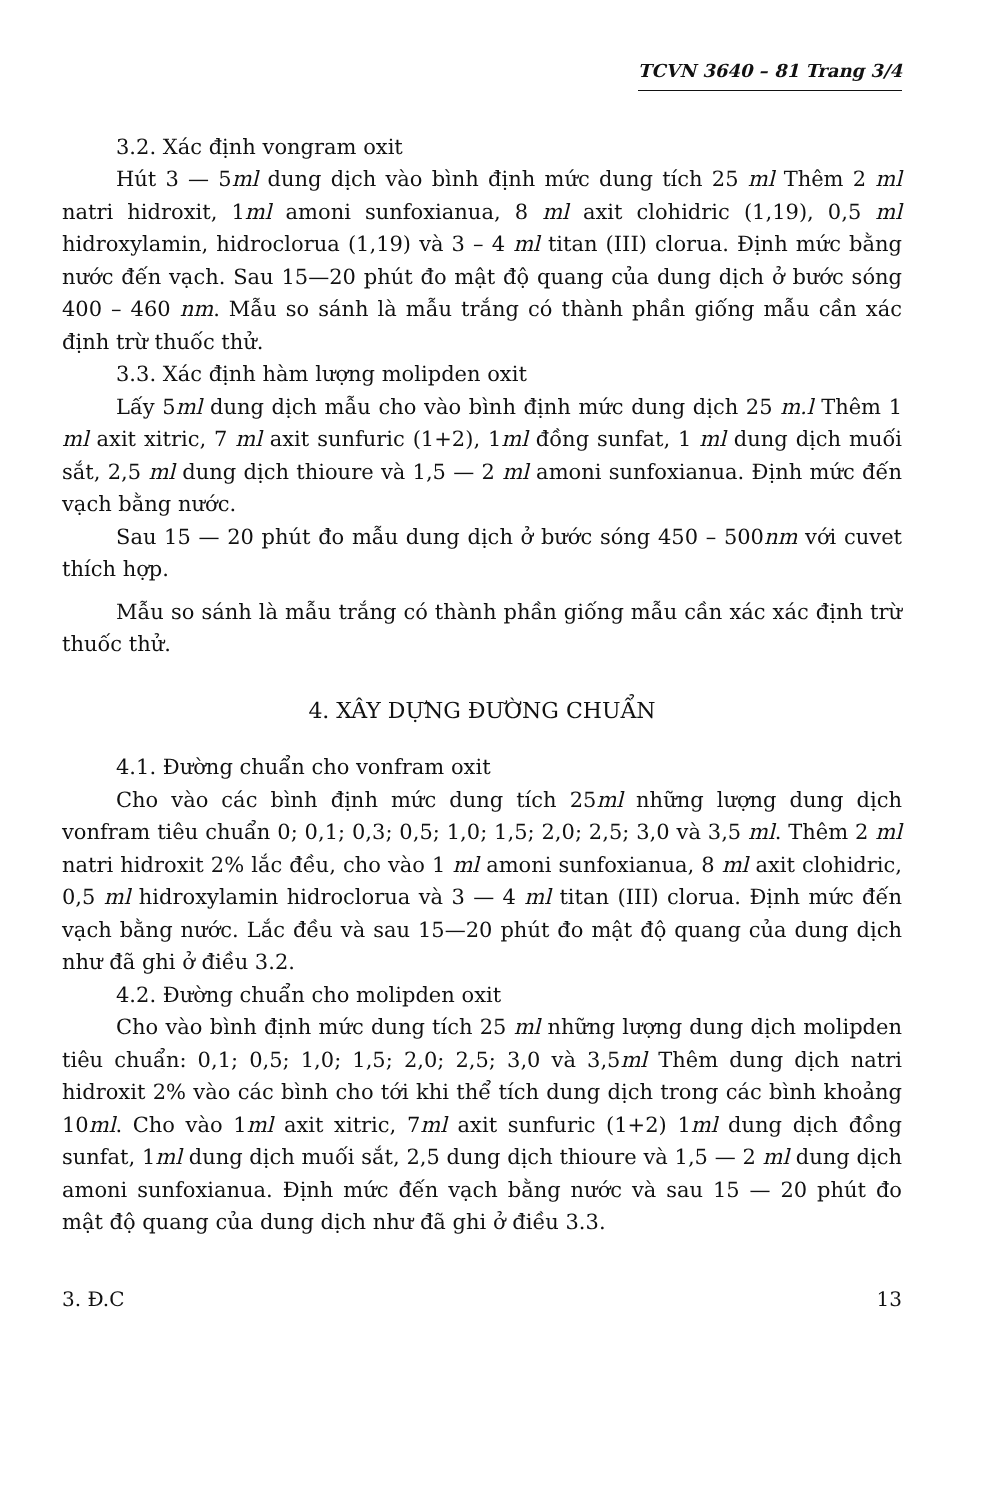TCVN 3640 – 81 Trang 3/4
3.2. Xác định vongram oxit
Hút 3 — 5ml dung dịch vào bình định mức dung tích 25 ml Thêm 2 ml natri hidroxit, 1ml amoni sunfoxianua, 8 ml axit clohidric (1,19), 0,5 ml hidroxylamin, hidroclorua (1,19) và 3 – 4 ml titan (III) clorua. Định mức bằng nước đến vạch. Sau 15—20 phút đo mật độ quang của dung dịch ở bước sóng 400 – 460 nm. Mẫu so sánh là mẫu trắng có thành phần giống mẫu cần xác định trừ thuốc thử.
3.3. Xác định hàm lượng molipden oxit
Lấy 5ml dung dịch mẫu cho vào bình định mức dung dịch 25 m.l Thêm 1 ml axit xitric, 7 ml axit sunfuric (1+2), 1ml đồng sunfat, 1 ml dung dịch muối sắt, 2,5 ml dung dịch thioure và 1,5 — 2 ml amoni sunfoxianua. Định mức đến vạch bằng nước.
Sau 15 — 20 phút đo mẫu dung dịch ở bước sóng 450 – 500nm với cuvet thích hợp.
Mẫu so sánh là mẫu trắng có thành phần giống mẫu cần xác xác định trừ thuốc thử.
4. XÂY DỰNG ĐƯỜNG CHUẨN
4.1. Đường chuẩn cho vonfram oxit
Cho vào các bình định mức dung tích 25ml những lượng dung dịch vonfram tiêu chuẩn 0; 0,1; 0,3; 0,5; 1,0; 1,5; 2,0; 2,5; 3,0 và 3,5 ml. Thêm 2 ml natri hidroxit 2% lắc đều, cho vào 1 ml amoni sunfoxianua, 8 ml axit clohidric, 0,5 ml hidroxylamin hidroclorua và 3 — 4 ml titan (III) clorua. Định mức đến vạch bằng nước. Lắc đều và sau 15—20 phút đo mật độ quang của dung dịch như đã ghi ở điều 3.2.
4.2. Đường chuẩn cho molipden oxit
Cho vào bình định mức dung tích 25 ml những lượng dung dịch molipden tiêu chuẩn: 0,1; 0,5; 1,0; 1,5; 2,0; 2,5; 3,0 và 3,5ml Thêm dung dịch natri hidroxit 2% vào các bình cho tới khi thể tích dung dịch trong các bình khoảng 10ml. Cho vào 1ml axit xitric, 7ml axit sunfuric (1+2) 1ml dung dịch đồng sunfat, 1ml dung dịch muối sắt, 2,5 dung dịch thioure và 1,5 — 2 ml dung dịch amoni sunfoxianua. Định mức đến vạch bằng nước và sau 15 — 20 phút đo mật độ quang của dung dịch như đã ghi ở điều 3.3.
3. Đ.C 13